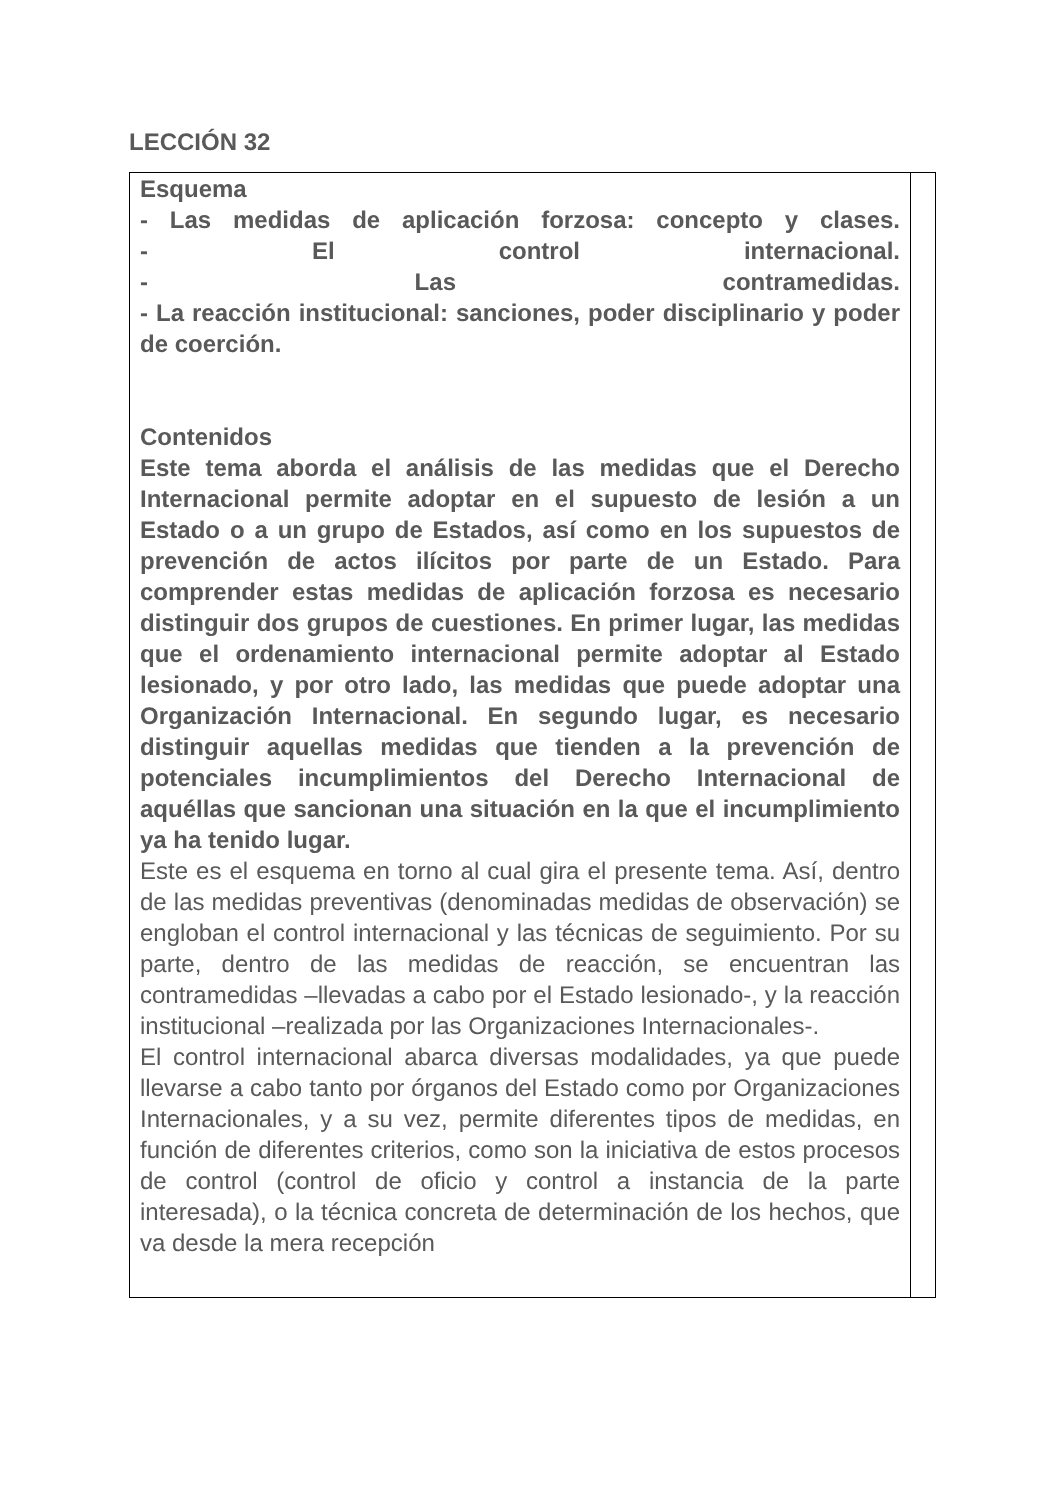LECCIÓN 32
Esquema
- Las medidas de aplicación forzosa: concepto y clases.
- El control internacional.
- Las contramedidas.
- La reacción institucional: sanciones, poder disciplinario y poder de coerción.
Contenidos
Este tema aborda el análisis de las medidas que el Derecho Internacional permite adoptar en el supuesto de lesión a un Estado o a un grupo de Estados, así como en los supuestos de prevención de actos ilícitos por parte de un Estado. Para comprender estas medidas de aplicación forzosa es necesario distinguir dos grupos de cuestiones. En primer lugar, las medidas que el ordenamiento internacional permite adoptar al Estado lesionado, y por otro lado, las medidas que puede adoptar una Organización Internacional. En segundo lugar, es necesario distinguir aquellas medidas que tienden a la prevención de potenciales incumplimientos del Derecho Internacional de aquéllas que sancionan una situación en la que el incumplimiento ya ha tenido lugar.
Este es el esquema en torno al cual gira el presente tema. Así, dentro de las medidas preventivas (denominadas medidas de observación) se engloban el control internacional y las técnicas de seguimiento. Por su parte, dentro de las medidas de reacción, se encuentran las contramedidas –llevadas a cabo por el Estado lesionado-, y la reacción institucional –realizada por las Organizaciones Internacionales-.
El control internacional abarca diversas modalidades, ya que puede llevarse a cabo tanto por órganos del Estado como por Organizaciones Internacionales, y a su vez, permite diferentes tipos de medidas, en función de diferentes criterios, como son la iniciativa de estos procesos de control (control de oficio y control a instancia de la parte interesada), o la técnica concreta de determinación de los hechos, que va desde la mera recepción